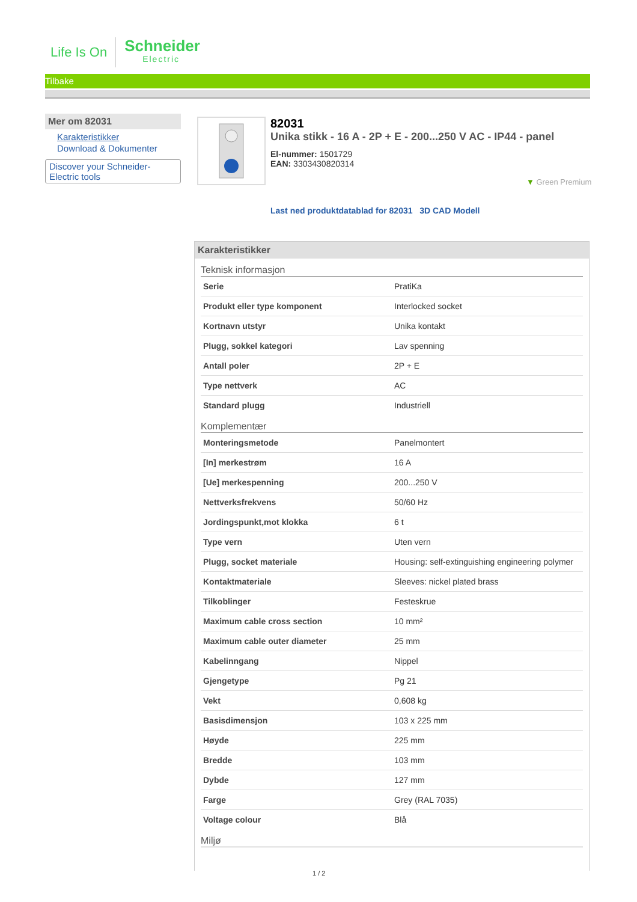Life Is On
Schneider
Electric
Tilbake
Mer om 82031
Karakteristikker
Download & Dokumenter
Discover your Schneider-Electric tools
82031
Unika stikk - 16 A - 2P + E - 200...250 V AC - IP44 - panel
El-nummer: 1501729
EAN: 3303430820314
▼ Green Premium
Last ned produktdatablad for 82031 3D CAD Modell
Karakteristikker
Teknisk informasjon
| Serie | PratiKa |
| Produkt eller type komponent | Interlocked socket |
| Kortnavn utstyr | Unika kontakt |
| Plugg, sokkel kategori | Lav spenning |
| Antall poler | 2P + E |
| Type nettverk | AC |
| Standard plugg | Industriell |
Komplementær
| Monteringsmetode | Panelmontert |
| [In] merkestrøm | 16 A |
| [Ue] merkespenning | 200...250 V |
| Nettverksfrekvens | 50/60 Hz |
| Jordingspunkt,mot klokka | 6 t |
| Type vern | Uten vern |
| Plugg, socket materiale | Housing: self-extinguishing engineering polymer |
| Kontaktmateriale | Sleeves: nickel plated brass |
| Tilkoblinger | Festeskrue |
| Maximum cable cross section | 10 mm² |
| Maximum cable outer diameter | 25 mm |
| Kabelinngang | Nippel |
| Gjengetype | Pg 21 |
| Vekt | 0,608 kg |
| Basisdimensjon | 103 x 225 mm |
| Høyde | 225 mm |
| Bredde | 103 mm |
| Dybde | 127 mm |
| Farge | Grey (RAL 7035) |
| Voltage colour | Blå |
Miljø
1 / 2